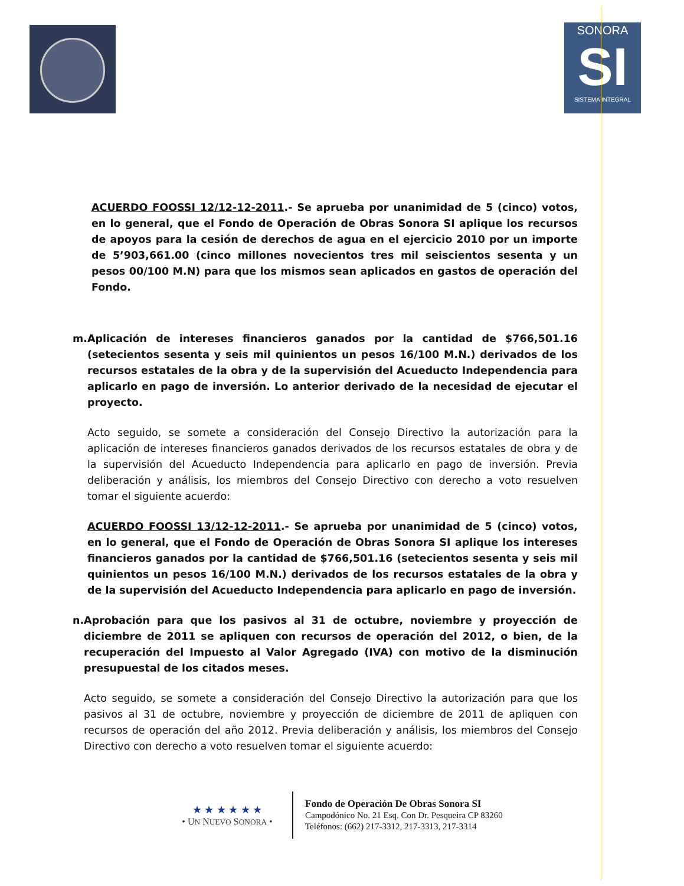SONORA
SI
SISTEMA INTEGRAL
ACUERDO FOOSSI 12/12-12-2011.- Se aprueba por unanimidad de 5 (cinco) votos, en lo general, que el Fondo de Operación de Obras Sonora SI aplique los recursos de apoyos para la cesión de derechos de agua en el ejercicio 2010 por un importe de 5’903,661.00 (cinco millones novecientos tres mil seiscientos sesenta y un pesos 00/100 M.N) para que los mismos sean aplicados en gastos de operación del Fondo.
m. Aplicación de intereses financieros ganados por la cantidad de $766,501.16 (setecientos sesenta y seis mil quinientos un pesos 16/100 M.N.) derivados de los recursos estatales de la obra y de la supervisión del Acueducto Independencia para aplicarlo en pago de inversión. Lo anterior derivado de la necesidad de ejecutar el proyecto.
Acto seguido, se somete a consideración del Consejo Directivo la autorización para la aplicación de intereses financieros ganados derivados de los recursos estatales de obra y de la supervisión del Acueducto Independencia para aplicarlo en pago de inversión. Previa deliberación y análisis, los miembros del Consejo Directivo con derecho a voto resuelven tomar el siguiente acuerdo:
ACUERDO FOOSSI 13/12-12-2011.- Se aprueba por unanimidad de 5 (cinco) votos, en lo general, que el Fondo de Operación de Obras Sonora SI aplique los intereses financieros ganados por la cantidad de $766,501.16 (setecientos sesenta y seis mil quinientos un pesos 16/100 M.N.) derivados de los recursos estatales de la obra y de la supervisión del Acueducto Independencia para aplicarlo en pago de inversión.
n. Aprobación para que los pasivos al 31 de octubre, noviembre y proyección de diciembre de 2011 se apliquen con recursos de operación del 2012, o bien, de la recuperación del Impuesto al Valor Agregado (IVA) con motivo de la disminución presupuestal de los citados meses.
Acto seguido, se somete a consideración del Consejo Directivo la autorización para que los pasivos al 31 de octubre, noviembre y proyección de diciembre de 2011 de apliquen con recursos de operación del año 2012. Previa deliberación y análisis, los miembros del Consejo Directivo con derecho a voto resuelven tomar el siguiente acuerdo:
★ ★ ★ ★ ★ ★
• UN NUEVO SONORA •
Fondo de Operación De Obras Sonora SI
Campodónico No. 21 Esq. Con Dr. Pesqueira CP 83260
Teléfonos: (662) 217-3312, 217-3313, 217-3314